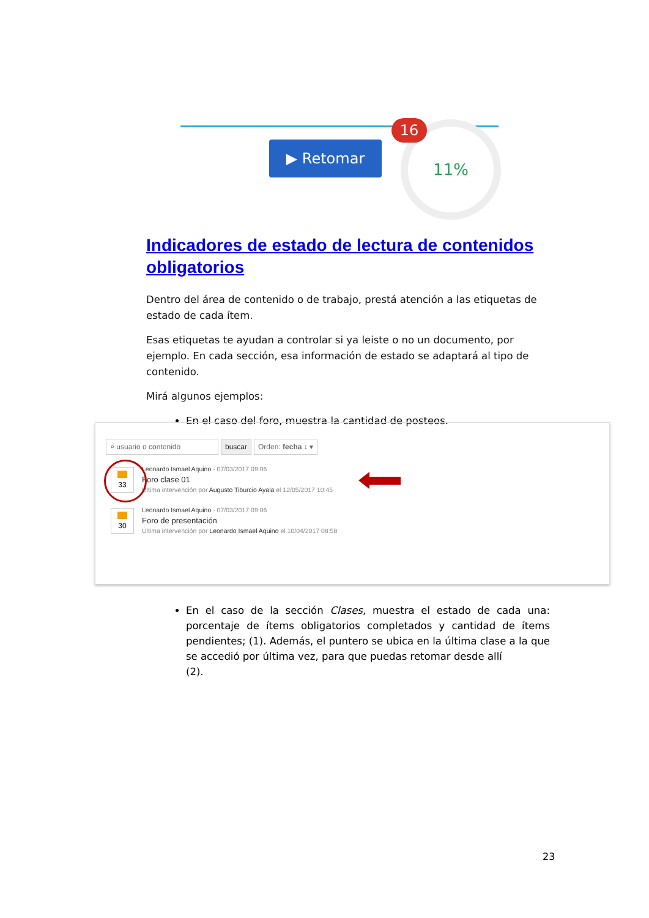▶ Retomar
11%
16
Indicadores de estado de lectura de contenidos obligatorios
Dentro del área de contenido o de trabajo, prestá atención a las etiquetas de estado de cada ítem.
Esas etiquetas te ayudan a controlar si ya leiste o no un documento, por ejemplo. En cada sección, esa información de estado se adaptará al tipo de contenido.
Mirá algunos ejemplos:
En el caso del foro, muestra la cantidad de posteos.
⌕ usuario o contenido buscar Orden: fecha ↓ ▾
33
Leonardo Ismael Aquino - 07/03/2017 09:06
Foro clase 01
Última intervención por Augusto Tiburcio Ayala el 12/05/2017 10:45
30
Leonardo Ismael Aquino - 07/03/2017 09:06
Foro de presentación
Última intervención por Leonardo Ismael Aquino el 10/04/2017 08:58
En el caso de la sección Clases, muestra el estado de cada una: porcentaje de ítems obligatorios completados y cantidad de ítems pendientes; (1). Además, el puntero se ubica en la última clase a la que se accedió por última vez, para que puedas retomar desde allí
(2).
23